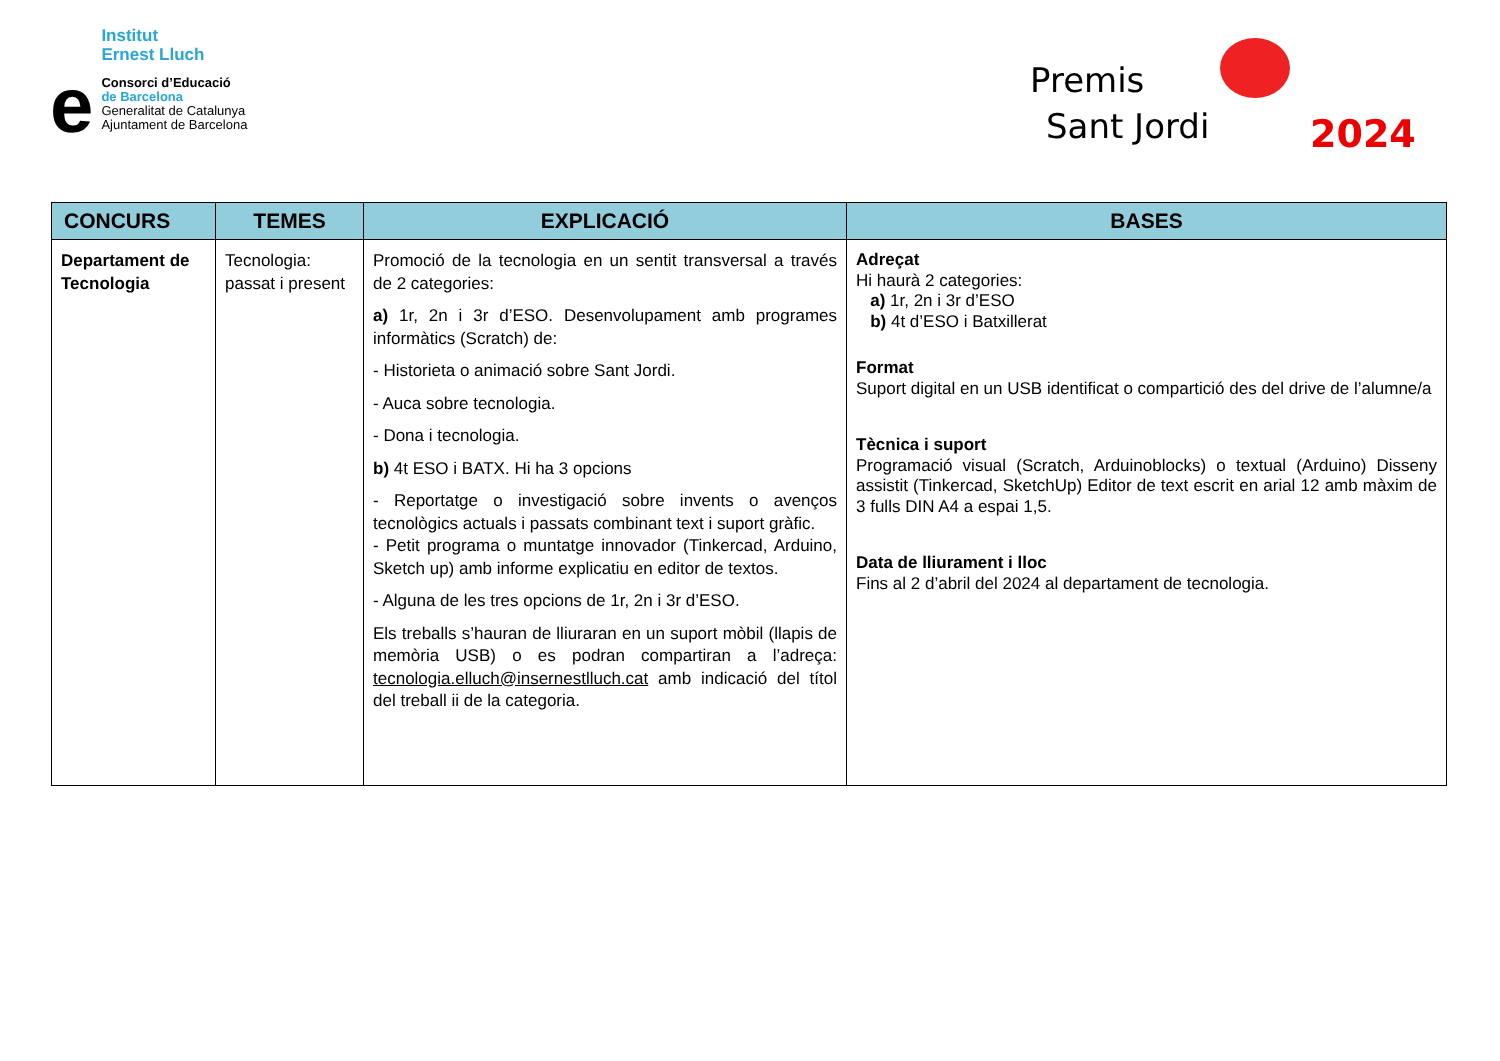e
Institut
Ernest Lluch
Consorci d’Educació
de Barcelona
Generalitat de Catalunya
Ajuntament de Barcelona
Premis
Sant Jordi
2024
| CONCURS | TEMES | EXPLICACIÓ | BASES |
| --- | --- | --- | --- |
| Departament de Tecnologia | Tecnologia: passat i present | Promoció de la tecnologia en un sentit transversal a través de 2 categories: a) 1r, 2n i 3r d’ESO. Desenvolupament amb programes informàtics (Scratch) de: - Historieta o animació sobre Sant Jordi. - Auca sobre tecnologia. - Dona i tecnologia. b) 4t ESO i BATX. Hi ha 3 opcions - Reportatge o investigació sobre invents o avenços tecnològics actuals i passats combinant text i suport gràfic. - Petit programa o muntatge innovador (Tinkercad, Arduino, Sketch up) amb informe explicatiu en editor de textos. - Alguna de les tres opcions de 1r, 2n i 3r d’ESO. Els treballs s’hauran de lliuraran en un suport mòbil (llapis de memòria USB) o es podran compartiran a l’adreça: tecnologia.elluch@insernestlluch.cat amb indicació del títol del treball ii de la categoria. | Adreçat Hi haurà 2 categories: a) 1r, 2n i 3r d’ESO b) 4t d’ESO i Batxillerat Format Suport digital en un USB identificat o compartició des del drive de l’alumne/a Tècnica i suport Programació visual (Scratch, Arduinoblocks) o textual (Arduino) Disseny assistit (Tinkercad, SketchUp) Editor de text escrit en arial 12 amb màxim de 3 fulls DIN A4 a espai 1,5. Data de lliurament i lloc Fins al 2 d’abril del 2024 al departament de tecnologia. |